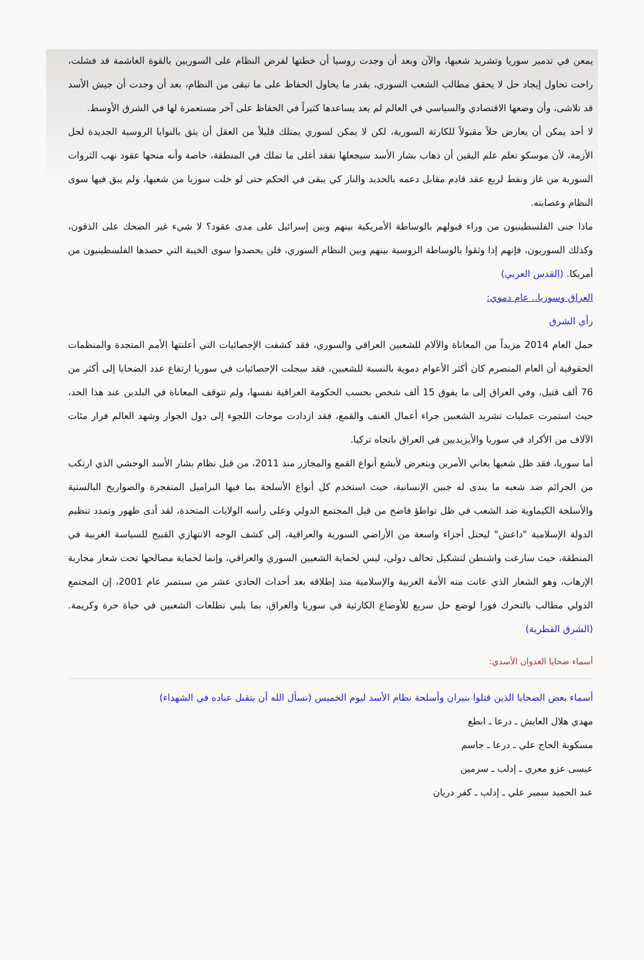يمعن في تدمير سوريا وتشريد شعبها، والآن وبعد أن وجدت روسيا أن خطتها لفرض النظام على السوريين بالقوة الغاشمة قد فشلت، راحت تحاول إيجاد حل لا يحقق مطالب الشعب السوري، بقدر ما يحاول الحفاظ على ما تبقى من النظام، بعد أن وجدت أن جيش الأسد قد تلاشى، وأن وضعها الاقتصادي والسياسي في العالم لم يعد يساعدها كثيراً في الحفاظ على آخر مستعمرة لها في الشرق الأوسط.
لا أحد يمكن أن يعارض حلاً مقبولاً للكارثة السورية، لكن لا يمكن لسوري يمتلك قليلاً من العقل أن يثق بالنوايا الروسية الجديدة لحل الأزمة، لأن موسكو تعلم علم اليقين أن ذهاب بشار الأسد سيجعلها تفقد أغلى ما تملك في المنطقة، خاصة وأنه منحها عقود نهب الثروات السورية من غاز ونفط لربع عقد قادم مقابل دعمه بالحديد والنار كي يبقى في الحكم حتى لو خلت سوريا من شعبها، ولم يبق فيها سوى النظام وعصابته.
ماذا جنى الفلسطينيون من وراء قبولهم بالوساطة الأمريكية بينهم وبين إسرائيل على مدى عقود؟ لا شيء غير الضحك على الذقون، وكذلك السوريون، فإنهم إذا وثقوا بالوساطة الروسية بينهم وبين النظام السوري، فلن يحصدوا سوى الخيبة التي حصدها الفلسطينيون من أمريكا. (القدس العربي)
العراق وسوريا.. عام دموي:
رأي الشرق
حمل العام 2014 مزيداً من المعاناة والآلام للشعبين العراقي والسوري، فقد كشفت الإحصائيات التي أعلنتها الأمم المتحدة والمنظمات الحقوقية أن العام المنصرم كان أكثر الأعوام دموية بالنسبة للشعبين، فقد سجلت الإحصائيات في سوريا ارتفاع عدد الضحايا إلى أكثر من 76 ألف قتيل، وفي العراق إلى ما يفوق 15 ألف شخص بحسب الحكومة العراقية نفسها، ولم تتوقف المعاناة في البلدين عند هذا الحد، حيث استمرت عمليات تشريد الشعبين جراء أعمال العنف والقمع، فقد ازدادت موجات اللجوء إلى دول الجوار وشهد العالم فرار مئات الآلاف من الأكراد في سوريا والأيزيديين في العراق باتجاه تركيا.
أما سوريا، فقد ظل شعبها يعاني الأمرين ويتعرض لأبشع أنواع القمع والمجازر منذ 2011، من قبل نظام بشار الأسد الوحشي الذي ارتكب من الجرائم ضد شعبه ما يندى له جبين الإنسانية، حيث استخدم كل أنواع الأسلحة بما فيها البراميل المتفجرة والصواريخ البالستية والأسلحة الكيماوية ضد الشعب في ظل تواطؤ فاضح من قبل المجتمع الدولي وعلى رأسه الولايات المتحدة، لقد أدى ظهور وتمدد تنظيم الدولة الإسلامية "داعش" ليحتل أجزاء واسعة من الأراضي السورية والعراقية، إلى كشف الوجه الانتهازي القبيح للسياسة الغربية في المنطقة، حيث سارعت واشنطن لتشكيل تحالف دولي، ليس لحماية الشعبين السوري والعراقي، وإنما لحماية مصالحها تحت شعار محاربة الإرهاب، وهو الشعار الذي عانت منه الأمة العربية والإسلامية منذ إطلاقه بعد أحداث الحادي عشر من سبتمبر عام 2001، إن المجتمع الدولي مطالب بالتحرك فورا لوضع حل سريع للأوضاع الكارثية في سوريا والعراق، بما يلبي تطلعات الشعبين في حياة حرة وكريمة. (الشرق القطرية)
أسماء ضحايا العدوان الأسدي:
أسماء بعض الضحايا الذين قتلوا بنيران وأسلحة نظام الأسد ليوم الخميس (نسأل الله أن يتقبل عباده في الشهداء)
مهدي هلال العايش ـ درعا ـ ابطع
مسكوبة الحاج علي ـ درعا ـ جاسم
عيسى عزو معري ـ إدلب ـ سرمين
عبد الحميد سمير علي ـ إدلب ـ كفر دريان